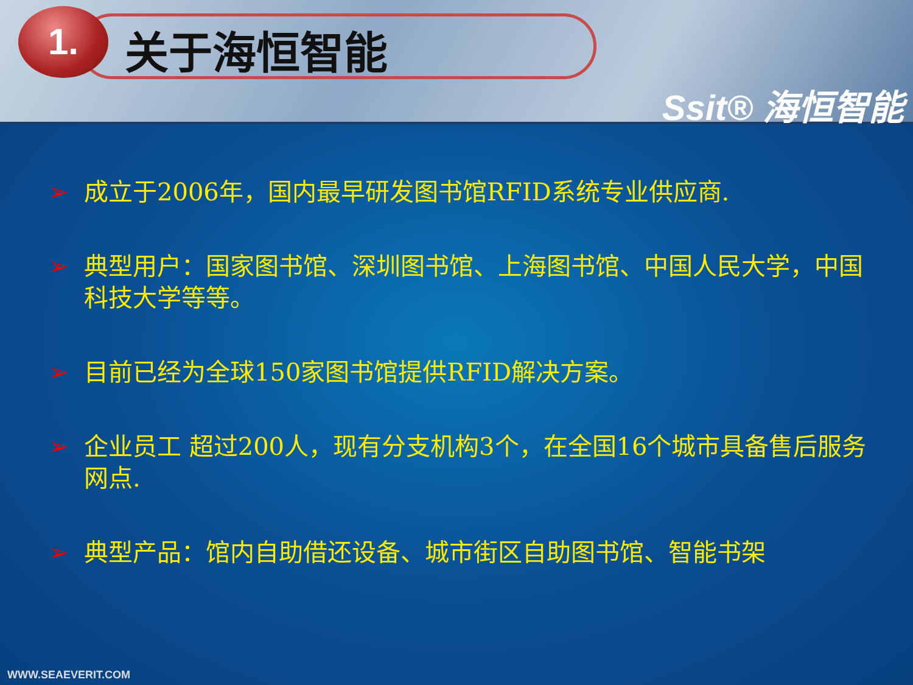1. 关于海恒智能
Ssit® 海恒智能
➢ 成立于2006年，国内最早研发图书馆RFID系统专业供应商.
➢ 典型用户：国家图书馆、深圳图书馆、上海图书馆、中国人民大学，中国科技大学等等。
➢ 目前已经为全球150家图书馆提供RFID解决方案。
➢ 企业员工 超过200人，现有分支机构3个，在全国16个城市具备售后服务网点.
➢ 典型产品：馆内自助借还设备、城市街区自助图书馆、智能书架
WWW.SEAEVERIT.COM